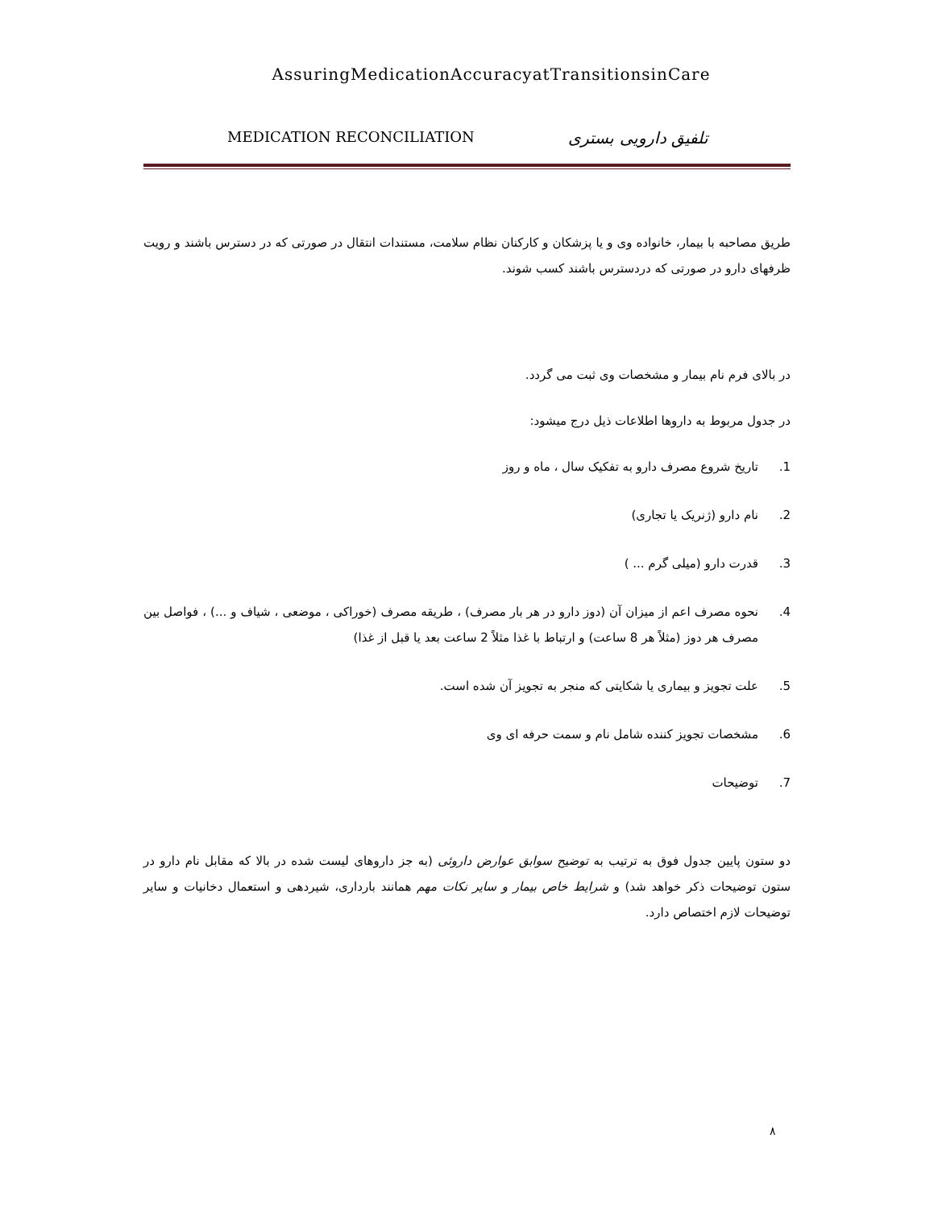AssuringMedicationAccuracyatTransitionsinCare
MEDICATION RECONCILIATION تلفیق دارویی بستری
طریق مصاحبه با بیمار، خانواده وی و یا پزشکان و کارکنان نظام سلامت، مستندات انتقال در صورتی که در دسترس باشند و رویت ظرفهای دارو در صورتی که دردسترس باشند کسب شوند.
در بالای فرم نام بیمار و مشخصات وی ثبت می گردد.
در جدول مربوط به داروها اطلاعات ذیل درج میشود:
1. تاریخ شروع مصرف دارو به تفکیک سال ، ماه و روز
2. نام دارو (ژنریک یا تجاری)
3. قدرت دارو (میلی گرم ... )
4. نحوه مصرف اعم از میزان آن (دوز دارو در هر بار مصرف) ، طریقه مصرف (خوراکی ، موضعی ، شیاف و ...) ، فواصل بین مصرف هر دوز (مثلاً هر 8 ساعت) و ارتباط با غذا مثلاً 2 ساعت بعد یا قبل از غذا)
5. علت تجویز و بیماری یا شکایتی که منجر به تجویز آن شده است.
6. مشخصات تجویز کننده شامل نام و سمت حرفه ای وی
7. توضیحات
دو ستون پایین جدول فوق به ترتیب به توضیح سوابق عوارض داروئی (به جز داروهای لیست شده در بالا که مقابل نام دارو در ستون توضیحات ذکر خواهد شد) و شرایط خاص بیمار و سایر نکات مهم همانند بارداری، شیردهی و استعمال دخانیات و سایر توضیحات لازم اختصاص دارد.
۸